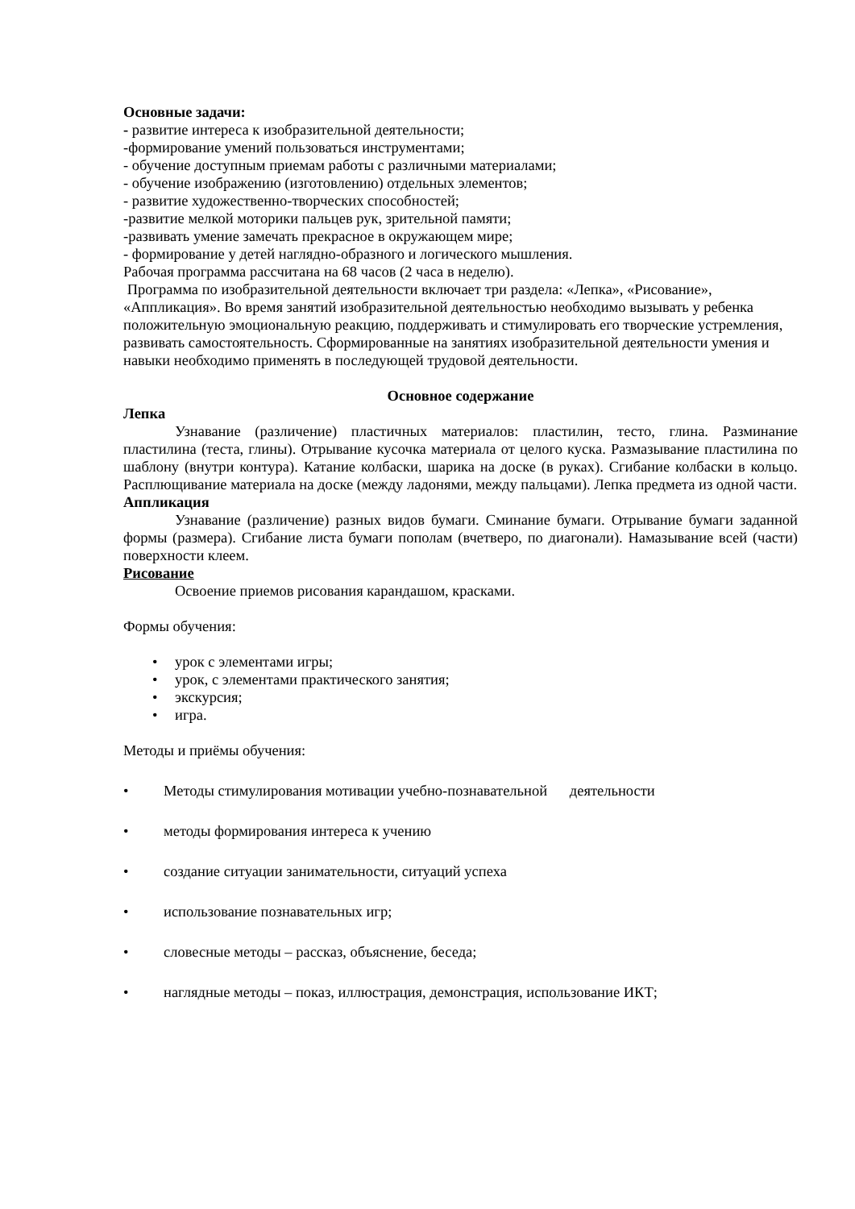Основные задачи:
- развитие интереса к изобразительной деятельности;
-формирование умений пользоваться инструментами;
- обучение доступным приемам работы с различными материалами;
- обучение изображению (изготовлению) отдельных элементов;
- развитие художественно-творческих способностей;
-развитие мелкой моторики пальцев рук, зрительной памяти;
-развивать умение замечать прекрасное в окружающем мире;
- формирование у детей наглядно-образного и логического мышления.
Рабочая программа рассчитана на 68 часов (2 часа в неделю).
Программа по изобразительной деятельности включает три раздела: «Лепка», «Рисование», «Аппликация». Во время занятий изобразительной деятельностью необходимо вызывать у ребенка положительную эмоциональную реакцию, поддерживать и стимулировать его творческие устремления, развивать самостоятельность. Сформированные на занятиях изобразительной деятельности умения и навыки необходимо применять в последующей трудовой деятельности.
Основное содержание
Лепка
Узнавание (различение) пластичных материалов: пластилин, тесто, глина. Разминание пластилина (теста, глины). Отрывание кусочка материала от целого куска. Размазывание пластилина по шаблону (внутри контура). Катание колбаски, шарика на доске (в руках). Сгибание колбаски в кольцо. Расплющивание материала на доске (между ладонями, между пальцами). Лепка предмета из одной части.
Аппликация
Узнавание (различение) разных видов бумаги. Сминание бумаги. Отрывание бумаги заданной формы (размера). Сгибание листа бумаги пополам (вчетверо, по диагонали). Намазывание всей (части) поверхности клеем.
Рисование
Освоение приемов рисования карандашом, красками.
Формы обучения:
• урок с элементами игры;
• урок, с элементами практического занятия;
• экскурсия;
• игра.
Методы и приёмы обучения:
• Методы стимулирования мотивации учебно-познавательной деятельности
• методы формирования интереса к учению
• создание ситуации занимательности, ситуаций успеха
• использование познавательных игр;
• словесные методы – рассказ, объяснение, беседа;
• наглядные методы – показ, иллюстрация, демонстрация, использование ИКТ;